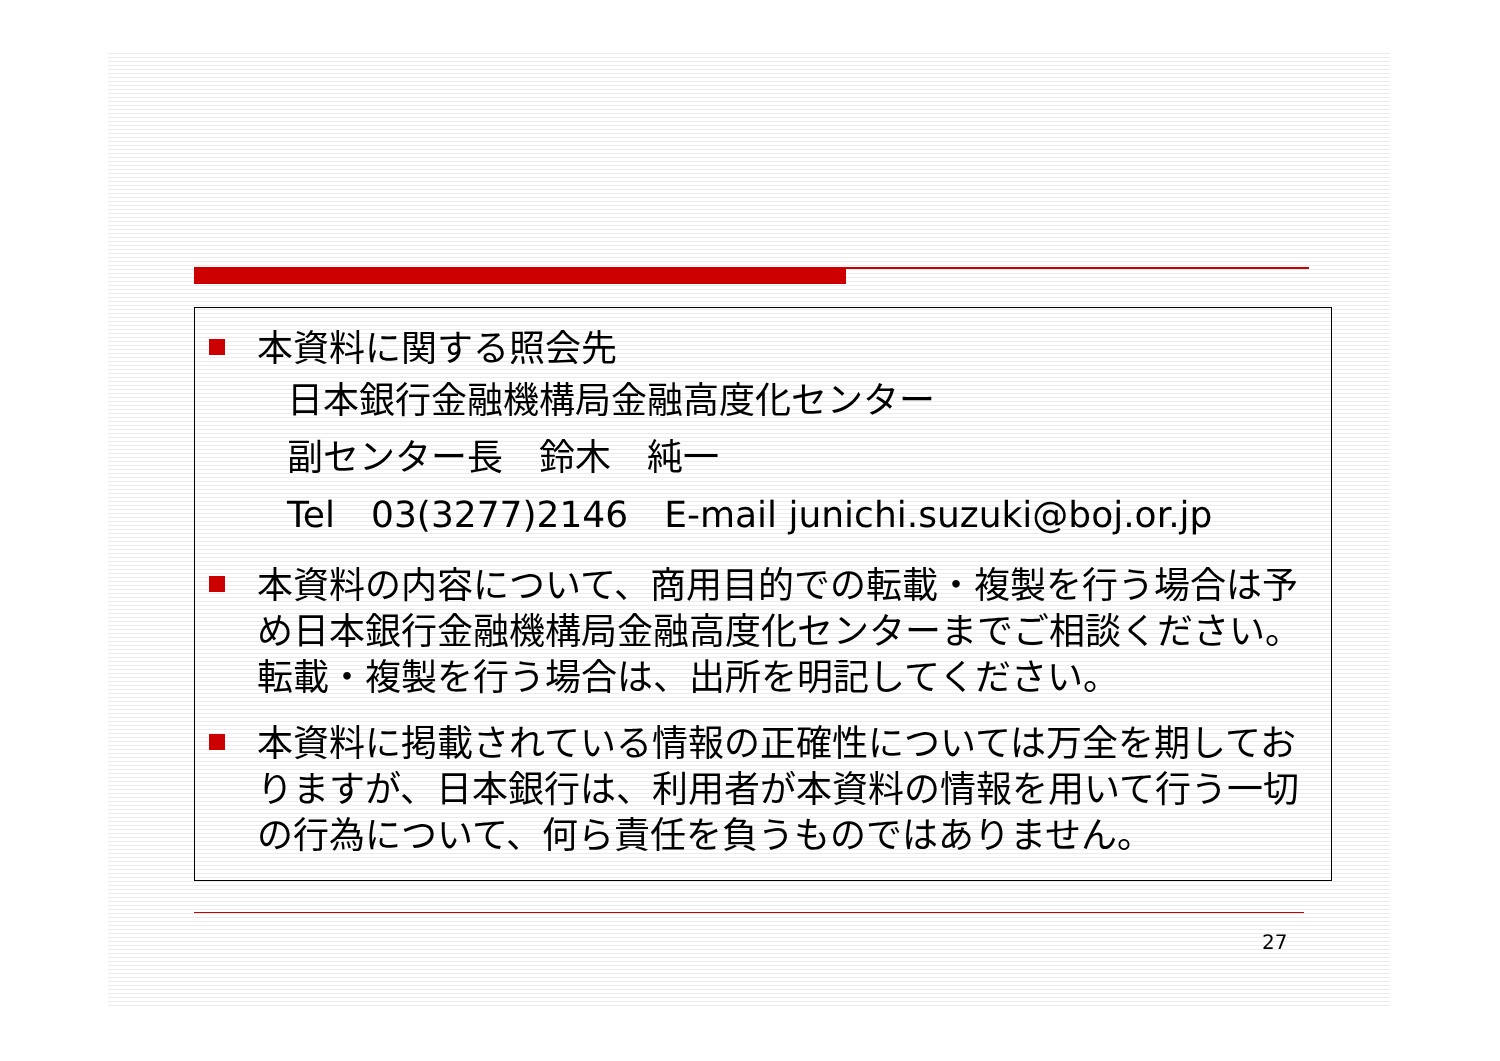本資料に関する照会先
日本銀行金融機構局金融高度化センター
副センター長　鈴木　純一
Tel　03(3277)2146　E-mail junichi.suzuki@boj.or.jp
本資料の内容について、商用目的での転載・複製を行う場合は予め日本銀行金融機構局金融高度化センターまでご相談ください。転載・複製を行う場合は、出所を明記してください。
本資料に掲載されている情報の正確性については万全を期しておりますが、日本銀行は、利用者が本資料の情報を用いて行う一切の行為について、何ら責任を負うものではありません。
27